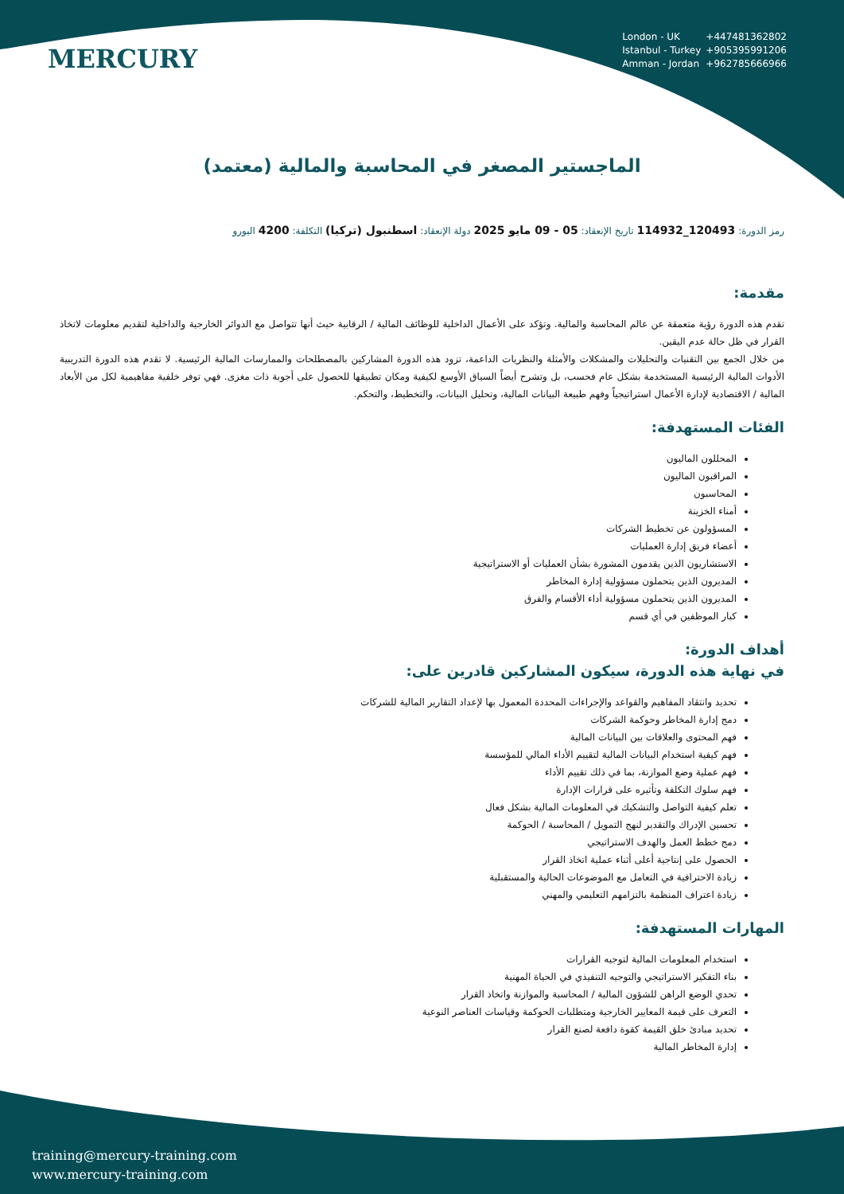MERCURY
London - UK +447481362802
Istanbul - Turkey +905395991206
Amman - Jordan +962785666966
الماجستير المصغر في المحاسبة والمالية (معتمد)
رمز الدورة: 120493_114932 تاريخ الإنعقاد: 05 - 09 مايو 2025 دولة الإنعقاد: اسطنبول (تركيا) التكلفة: 4200 اليورو
مقدمة:
تقدم هذه الدورة رؤية متعمقة عن عالم المحاسبة والمالية. وتؤكد على الأعمال الداخلية للوظائف المالية / الرقابية حيث أنها تتواصل مع الدوائر الخارجية والداخلية لتقديم معلومات لاتخاذ القرار في ظل حالة عدم اليقين.
من خلال الجمع بين التقنيات والتحليلات والمشكلات والأمثلة والنظريات الداعمة، تزود هذه الدورة المشاركين بالمصطلحات والممارسات المالية الرئيسية. لا تقدم هذه الدورة التدريبية الأدوات المالية الرئيسية المستخدمة بشكل عام فحسب، بل وتشرح أيضاً السياق الأوسع لكيفية ومكان تطبيقها للحصول على أجوبة ذات مغزى. فهي توفر خلفية مفاهيمية لكل من الأبعاد المالية / الاقتصادية لإدارة الأعمال استراتيجياً وفهم طبيعة البيانات المالية، وتحليل البيانات، والتخطيط، والتحكم.
الفئات المستهدفة:
المحللون الماليون
المراقبون الماليون
المحاسبون
أمناء الخزينة
المسؤولون عن تخطيط الشركات
أعضاء فريق إدارة العمليات
الاستشاريون الذين يقدمون المشورة بشأن العمليات أو الاستراتيجية
المديرون الذين يتحملون مسؤولية إدارة المخاطر
المديرون الذين يتحملون مسؤولية أداء الأقسام والفرق
كبار الموظفين في أي قسم
أهداف الدورة:
في نهاية هذه الدورة، سيكون المشاركين قادرين على:
تحديد وانتقاد المفاهيم والقواعد والإجراءات المحددة المعمول بها لإعداد التقارير المالية للشركات
دمج إدارة المخاطر وحوكمة الشركات
فهم المحتوى والعلاقات بين البيانات المالية
فهم كيفية استخدام البيانات المالية لتقييم الأداء المالي للمؤسسة
فهم عملية وضع الموازنة، بما في ذلك تقييم الأداء
فهم سلوك التكلفة وتأثيره على قرارات الإدارة
تعلم كيفية التواصل والتشكيك في المعلومات المالية بشكل فعال
تحسين الإدراك والتقدير لنهج التمويل / المحاسبة / الحوكمة
دمج خطط العمل والهدف الاستراتيجي
الحصول على إنتاجية أعلى أثناء عملية اتخاذ القرار
زيادة الاحترافية في التعامل مع الموضوعات الحالية والمستقبلية
زيادة اعتراف المنظمة بالتزامهم التعليمي والمهني
المهارات المستهدفة:
استخدام المعلومات المالية لتوجيه القرارات
بناء التفكير الاستراتيجي والتوجيه التنفيذي في الحياة المهنية
تحدي الوضع الراهن للشؤون المالية / المحاسبة والموازنة واتخاذ القرار
التعرف على قيمة المعايير الخارجية ومتطلبات الحوكمة وقياسات العناصر النوعية
تحديد مبادئ خلق القيمة كقوة دافعة لصنع القرار
إدارة المخاطر المالية
training@mercury-training.com
www.mercury-training.com